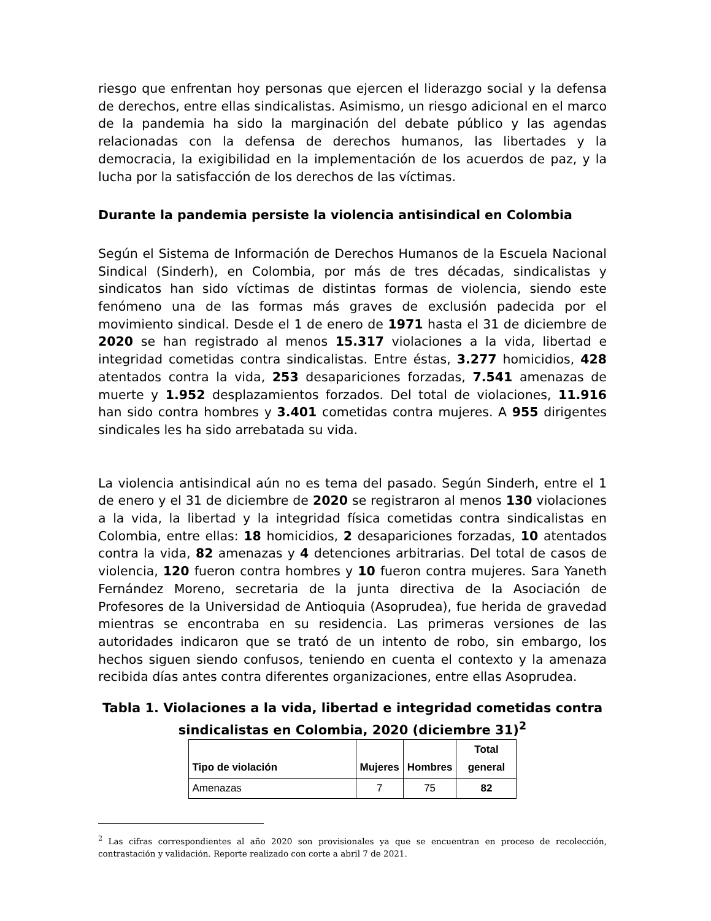riesgo que enfrentan hoy personas que ejercen el liderazgo social y la defensa de derechos, entre ellas sindicalistas. Asimismo, un riesgo adicional en el marco de la pandemia ha sido la marginación del debate público y las agendas relacionadas con la defensa de derechos humanos, las libertades y la democracia, la exigibilidad en la implementación de los acuerdos de paz, y la lucha por la satisfacción de los derechos de las víctimas.
Durante la pandemia persiste la violencia antisindical en Colombia
Según el Sistema de Información de Derechos Humanos de la Escuela Nacional Sindical (Sinderh), en Colombia, por más de tres décadas, sindicalistas y sindicatos han sido víctimas de distintas formas de violencia, siendo este fenómeno una de las formas más graves de exclusión padecida por el movimiento sindical. Desde el 1 de enero de 1971 hasta el 31 de diciembre de 2020 se han registrado al menos 15.317 violaciones a la vida, libertad e integridad cometidas contra sindicalistas. Entre éstas, 3.277 homicidios, 428 atentados contra la vida, 253 desapariciones forzadas, 7.541 amenazas de muerte y 1.952 desplazamientos forzados. Del total de violaciones, 11.916 han sido contra hombres y 3.401 cometidas contra mujeres. A 955 dirigentes sindicales les ha sido arrebatada su vida.
La violencia antisindical aún no es tema del pasado. Según Sinderh, entre el 1 de enero y el 31 de diciembre de 2020 se registraron al menos 130 violaciones a la vida, la libertad y la integridad física cometidas contra sindicalistas en Colombia, entre ellas: 18 homicidios, 2 desapariciones forzadas, 10 atentados contra la vida, 82 amenazas y 4 detenciones arbitrarias. Del total de casos de violencia, 120 fueron contra hombres y 10 fueron contra mujeres. Sara Yaneth Fernández Moreno, secretaria de la junta directiva de la Asociación de Profesores de la Universidad de Antioquia (Asoprudea), fue herida de gravedad mientras se encontraba en su residencia. Las primeras versiones de las autoridades indicaron que se trató de un intento de robo, sin embargo, los hechos siguen siendo confusos, teniendo en cuenta el contexto y la amenaza recibida días antes contra diferentes organizaciones, entre ellas Asoprudea.
Tabla 1. Violaciones a la vida, libertad e integridad cometidas contra sindicalistas en Colombia, 2020 (diciembre 31)<sup>2</sup>
| Tipo de violación | Mujeres | Hombres | Total general |
| --- | --- | --- | --- |
| Amenazas | 7 | 75 | 82 |
<sup>2</sup> Las cifras correspondientes al año 2020 son provisionales ya que se encuentran en proceso de recolección, contrastación y validación. Reporte realizado con corte a abril 7 de 2021.